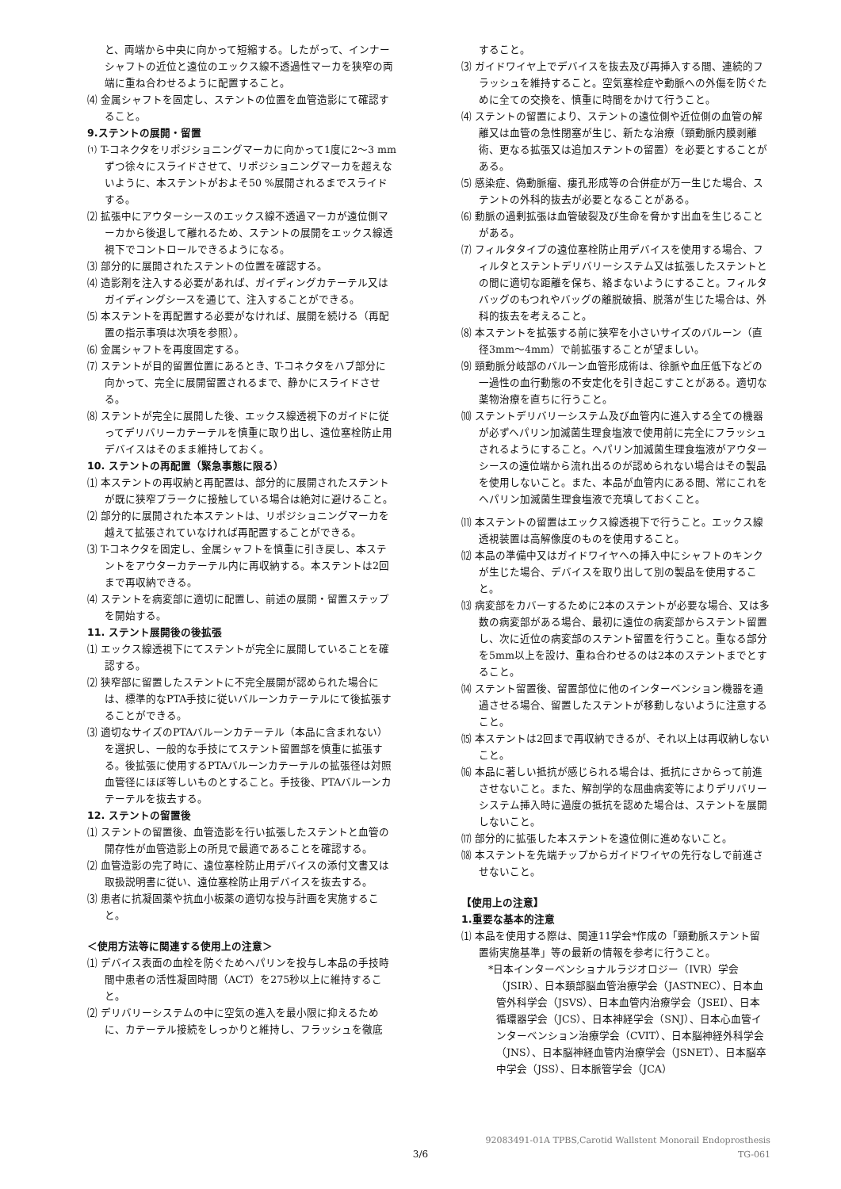と、両端から中央に向かって短縮する。したがって、インナーシャフトの近位と遠位のエックス線不透過性マーカを狭窄の両端に重ね合わせるように配置すること。
⑷ 金属シャフトを固定し、ステントの位置を血管造影にて確認すること。
9.ステントの展開・留置
⑴ T-コネクタをリポジショニングマーカに向かって1度に2～3 mmずつ徐々にスライドさせて、リポジショニングマーカを超えないように、本ステントがおよそ50 %展開されるまでスライドする。
⑵ 拡張中にアウターシースのエックス線不透過マーカが遠位側マーカから後退して離れるため、ステントの展開をエックス線透視下でコントロールできるようになる。
⑶ 部分的に展開されたステントの位置を確認する。
⑷ 造影剤を注入する必要があれば、ガイディングカテーテル又はガイディングシースを通じて、注入することができる。
⑸ 本ステントを再配置する必要がなければ、展開を続ける（再配置の指示事項は次項を参照）。
⑹ 金属シャフトを再度固定する。
⑺ ステントが目的留置位置にあるとき、T-コネクタをハブ部分に向かって、完全に展開留置されるまで、静かにスライドさせる。
⑻ ステントが完全に展開した後、エックス線透視下のガイドに従ってデリバリーカテーテルを慎重に取り出し、遠位塞栓防止用デバイスはそのまま維持しておく。
10. ステントの再配置（緊急事態に限る）
⑴ 本ステントの再収納と再配置は、部分的に展開されたステントが既に狭窄プラークに接触している場合は絶対に避けること。
⑵ 部分的に展開された本ステントは、リポジショニングマーカを越えて拡張されていなければ再配置することができる。
⑶ T-コネクタを固定し、金属シャフトを慎重に引き戻し、本ステントをアウターカテーテル内に再収納する。本ステントは2回まで再収納できる。
⑷ ステントを病変部に適切に配置し、前述の展開・留置ステップを開始する。
11. ステント展開後の後拡張
⑴ エックス線透視下にてステントが完全に展開していることを確認する。
⑵ 狭窄部に留置したステントに不完全展開が認められた場合には、標準的なPTA手技に従いバルーンカテーテルにて後拡張することができる。
⑶ 適切なサイズのPTAバルーンカテーテル（本品に含まれない）を選択し、一般的な手技にてステント留置部を慎重に拡張する。後拡張に使用するPTAバルーンカテーテルの拡張径は対照血管径にほぼ等しいものとすること。手技後、PTAバルーンカテーテルを抜去する。
12. ステントの留置後
⑴ ステントの留置後、血管造影を行い拡張したステントと血管の開存性が血管造影上の所見で最適であることを確認する。
⑵ 血管造影の完了時に、遠位塞栓防止用デバイスの添付文書又は取扱説明書に従い、遠位塞栓防止用デバイスを抜去する。
⑶ 患者に抗凝固薬や抗血小板薬の適切な投与計画を実施すること。
＜使用方法等に関連する使用上の注意＞
⑴ デバイス表面の血栓を防ぐためヘパリンを投与し本品の手技時間中患者の活性凝固時間（ACT）を275秒以上に維持すること。
⑵ デリバリーシステムの中に空気の進入を最小限に抑えるために、カテーテル接続をしっかりと維持し、フラッシュを徹底
すること。
⑶ ガイドワイヤ上でデバイスを抜去及び再挿入する間、連続的フラッシュを維持すること。空気塞栓症や動脈への外傷を防ぐために全ての交換を、慎重に時間をかけて行うこと。
⑷ ステントの留置により、ステントの遠位側や近位側の血管の解離又は血管の急性閉塞が生じ、新たな治療（頸動脈内膜剥離術、更なる拡張又は追加ステントの留置）を必要とすることがある。
⑸ 感染症、偽動脈瘤、瘻孔形成等の合併症が万一生じた場合、ステントの外科的抜去が必要となることがある。
⑹ 動脈の過剰拡張は血管破裂及び生命を脅かす出血を生じることがある。
⑺ フィルタタイプの遠位塞栓防止用デバイスを使用する場合、フィルタとステントデリバリーシステム又は拡張したステントとの間に適切な距離を保ち、絡まないようにすること。フィルタバッグのもつれやバッグの離脱破損、脱落が生じた場合は、外科的抜去を考えること。
⑻ 本ステントを拡張する前に狭窄を小さいサイズのバルーン（直径3mm～4mm）で前拡張することが望ましい。
⑼ 頸動脈分岐部のバルーン血管形成術は、徐脈や血圧低下などの一過性の血行動態の不安定化を引き起こすことがある。適切な薬物治療を直ちに行うこと。
⑽ ステントデリバリーシステム及び血管内に進入する全ての機器が必ずヘパリン加滅菌生理食塩液で使用前に完全にフラッシュされるようにすること。ヘパリン加滅菌生理食塩液がアウターシースの遠位端から流れ出るのが認められない場合はその製品を使用しないこと。また、本品が血管内にある間、常にこれをヘパリン加滅菌生理食塩液で充填しておくこと。
⑾ 本ステントの留置はエックス線透視下で行うこと。エックス線透視装置は高解像度のものを使用すること。
⑿ 本品の準備中又はガイドワイヤへの挿入中にシャフトのキンクが生じた場合、デバイスを取り出して別の製品を使用すること。
⒀ 病変部をカバーするために2本のステントが必要な場合、又は多数の病変部がある場合、最初に遠位の病変部からステント留置し、次に近位の病変部のステント留置を行うこと。重なる部分を5mm以上を設け、重ね合わせるのは2本のステントまでとすること。
⒁ ステント留置後、留置部位に他のインターベンション機器を通過させる場合、留置したステントが移動しないように注意すること。
⒂ 本ステントは2回まで再収納できるが、それ以上は再収納しないこと。
⒃ 本品に著しい抵抗が感じられる場合は、抵抗にさからって前進させないこと。また、解剖学的な屈曲病変等によりデリバリーシステム挿入時に過度の抵抗を認めた場合は、ステントを展開しないこと。
⒄ 部分的に拡張した本ステントを遠位側に進めないこと。
⒅ 本ステントを先端チップからガイドワイヤの先行なしで前進させないこと。
【使用上の注意】
1.重要な基本的注意
⑴ 本品を使用する際は、関連11学会*作成の「頸動脈ステント留置術実施基準」等の最新の情報を参考に行うこと。
*日本インターベンショナルラジオロジー（IVR）学会（JSIR）、日本頚部脳血管治療学会（JASTNEC）、日本血管外科学会（JSVS）、日本血管内治療学会（JSEI）、日本循環器学会（JCS）、日本神経学会（SNJ）、日本心血管インターベンション治療学会（CVIT）、日本脳神経外科学会（JNS）、日本脳神経血管内治療学会（JSNET）、日本脳卒中学会（JSS）、日本脈管学会（JCA）
92083491-01A TPBS,Carotid Wallstent Monorail Endoprosthesis
TG-061
3/6